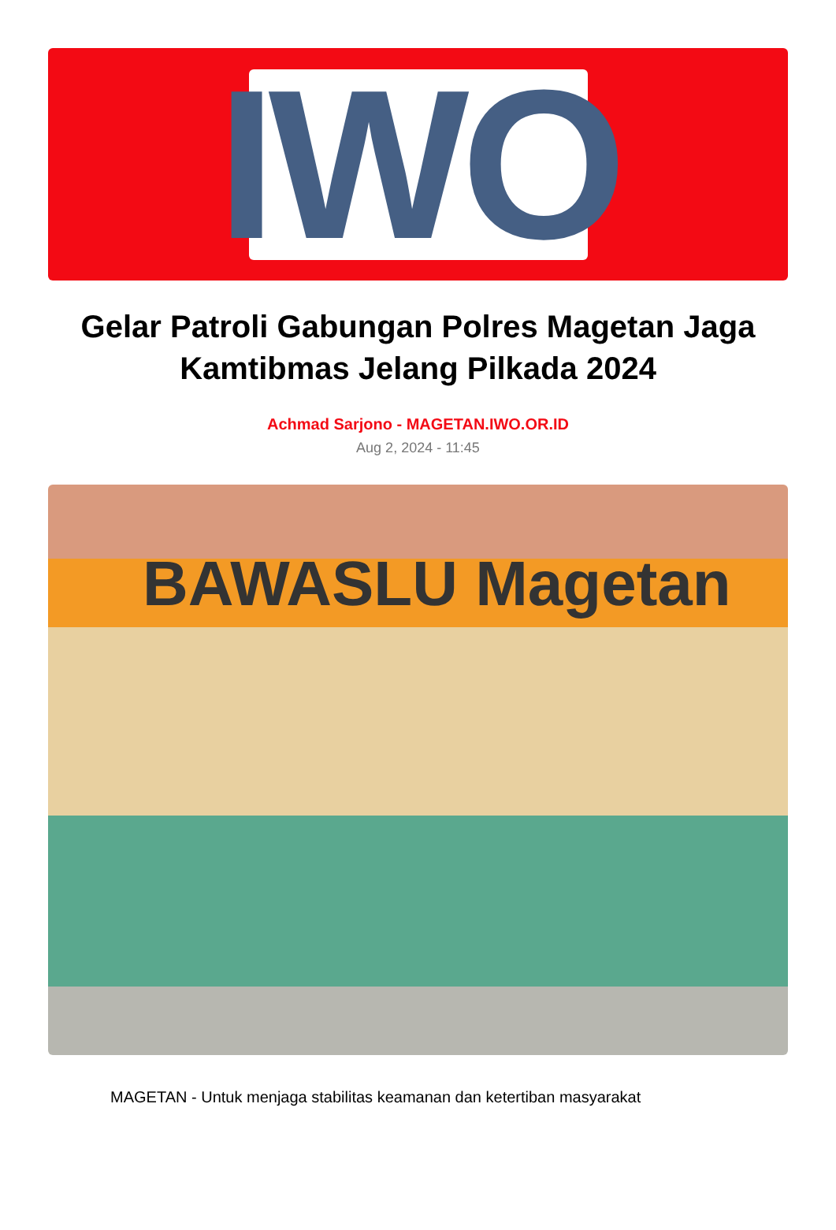IWO
Gelar Patroli Gabungan Polres Magetan Jaga Kamtibmas Jelang Pilkada 2024
Achmad Sarjono - MAGETAN.IWO.OR.ID
Aug 2, 2024 - 11:45
BAWASLU Magetan
MAGETAN - Untuk menjaga stabilitas keamanan dan ketertiban masyarakat